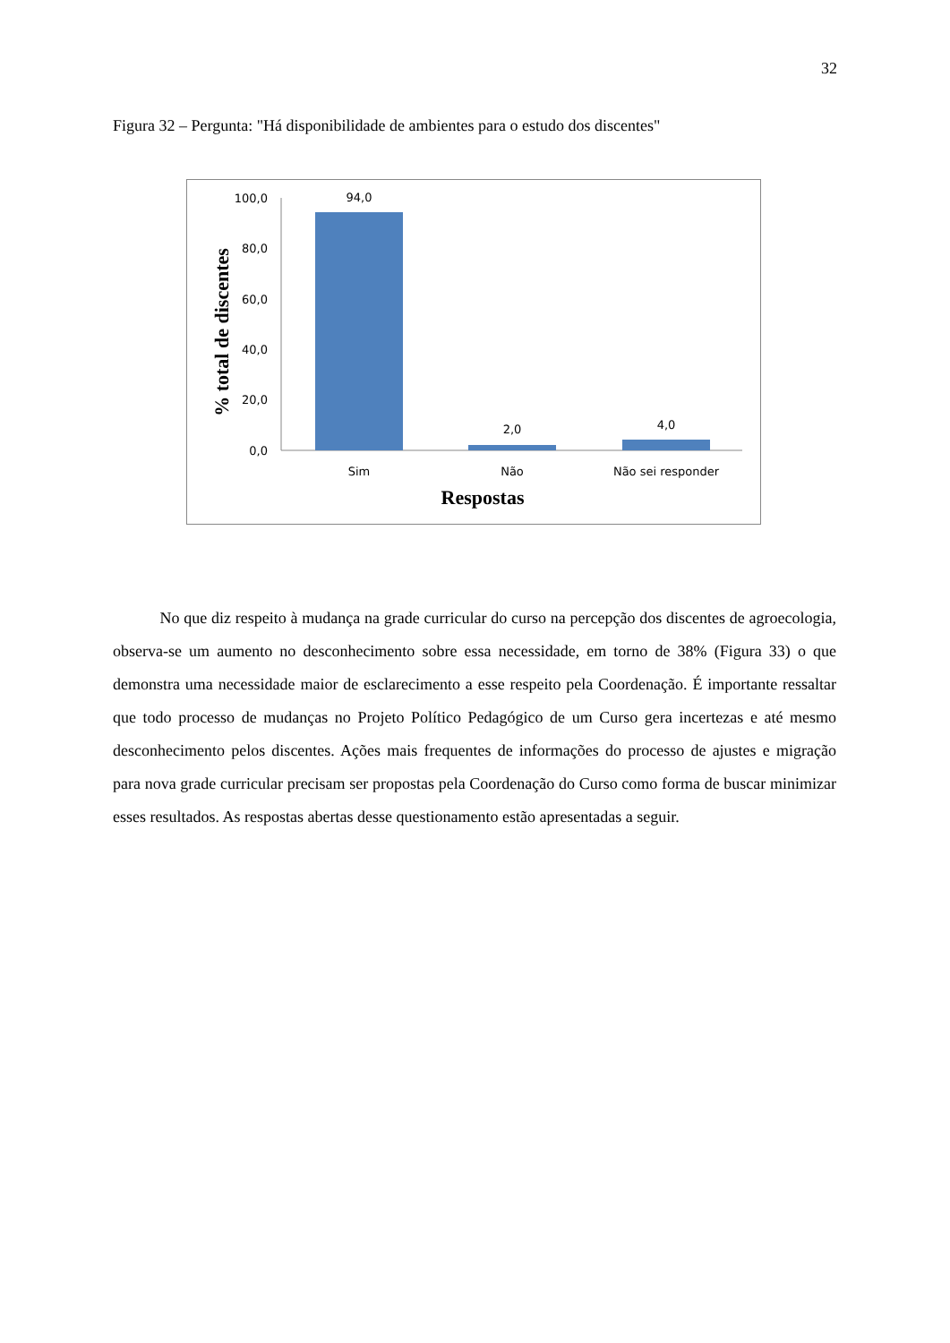32
Figura 32 – Pergunta: "Há disponibilidade de ambientes para o estudo dos discentes"
0,0
20,0
40,0
60,0
80,0
100,0
94,0
2,0
4,0
Sim
Não
Não sei responder
Respostas
% total de discentes
No que diz respeito à mudança na grade curricular do curso na percepção dos discentes de agroecologia, observa-se um aumento no desconhecimento sobre essa necessidade, em torno de 38% (Figura 33) o que demonstra uma necessidade maior de esclarecimento a esse respeito pela Coordenação. É importante ressaltar que todo processo de mudanças no Projeto Político Pedagógico de um Curso gera incertezas e até mesmo desconhecimento pelos discentes. Ações mais frequentes de informações do processo de ajustes e migração para nova grade curricular precisam ser propostas pela Coordenação do Curso como forma de buscar minimizar esses resultados. As respostas abertas desse questionamento estão apresentadas a seguir.